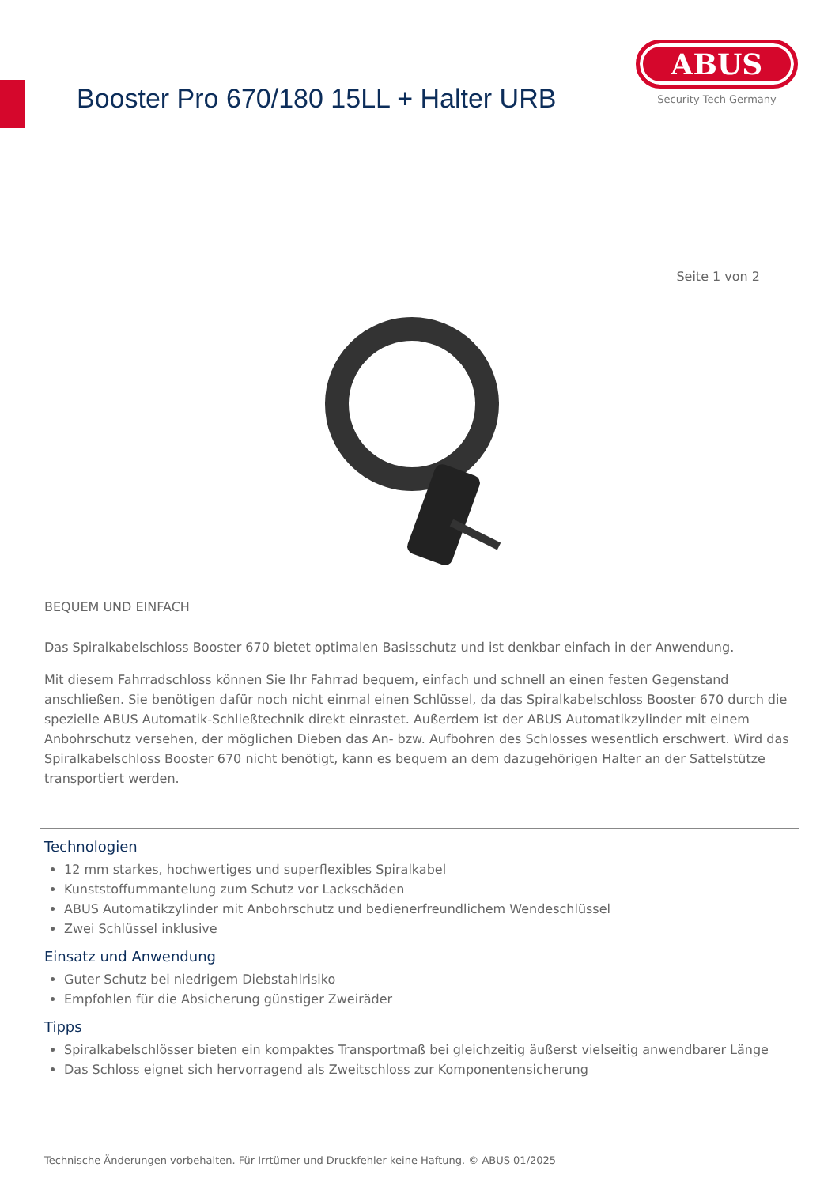Booster Pro 670/180 15LL + Halter URB
ABUS
Security Tech Germany
Seite 1 von 2
BEQUEM UND EINFACH
Das Spiralkabelschloss Booster 670 bietet optimalen Basisschutz und ist denkbar einfach in der Anwendung.
Mit diesem Fahrradschloss können Sie Ihr Fahrrad bequem, einfach und schnell an einen festen Gegenstand anschließen. Sie benötigen dafür noch nicht einmal einen Schlüssel, da das Spiralkabelschloss Booster 670 durch die spezielle ABUS Automatik-Schließtechnik direkt einrastet. Außerdem ist der ABUS Automatikzylinder mit einem Anbohrschutz versehen, der möglichen Dieben das An- bzw. Aufbohren des Schlosses wesentlich erschwert. Wird das Spiralkabelschloss Booster 670 nicht benötigt, kann es bequem an dem dazugehörigen Halter an der Sattelstütze transportiert werden.
Technologien
12 mm starkes, hochwertiges und superflexibles Spiralkabel
Kunststoffummantelung zum Schutz vor Lackschäden
ABUS Automatikzylinder mit Anbohrschutz und bedienerfreundlichem Wendeschlüssel
Zwei Schlüssel inklusive
Einsatz und Anwendung
Guter Schutz bei niedrigem Diebstahlrisiko
Empfohlen für die Absicherung günstiger Zweiräder
Tipps
Spiralkabelschlösser bieten ein kompaktes Transportmaß bei gleichzeitig äußerst vielseitig anwendbarer Länge
Das Schloss eignet sich hervorragend als Zweitschloss zur Komponentensicherung
Technische Änderungen vorbehalten. Für Irrtümer und Druckfehler keine Haftung. © ABUS 01/2025